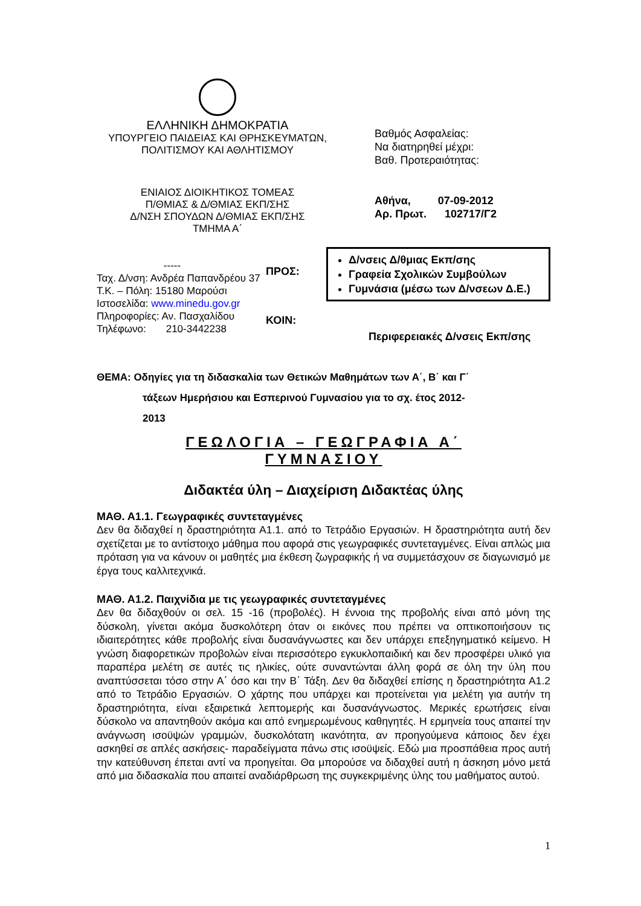ΕΛΛΗΝΙΚΗ ΔΗΜΟΚΡΑΤΙΑ
ΥΠΟΥΡΓΕΙΟ ΠΑΙΔΕΙΑΣ ΚΑΙ ΘΡΗΣΚΕΥΜΑΤΩΝ,
ΠΟΛΙΤΙΣΜΟΥ ΚΑΙ ΑΘΛΗΤΙΣΜΟΥ
ΕΝΙΑΙΟΣ ΔΙΟΙΚΗΤΙΚΟΣ ΤΟΜΕΑΣ
Π/ΘΜΙΑΣ & Δ/ΘΜΙΑΣ ΕΚΠ/ΣΗΣ
Δ/ΝΣΗ ΣΠΟΥΔΩΝ Δ/ΘΜΙΑΣ ΕΚΠ/ΣΗΣ
ΤΜΗΜΑ Α΄
Βαθμός Ασφαλείας:
Να διατηρηθεί μέχρι:
Βαθ. Προτεραιότητας:
Αθήνα, 07-09-2012
Αρ. Πρωτ. 102717/Γ2
-----
Ταχ. Δ/νση: Ανδρέα Παπανδρέου 37
Τ.Κ. – Πόλη: 15180 Μαρούσι
Ιστοσελίδα: www.minedu.gov.gr
Πληροφορίες: Αν. Πασχαλίδου
Τηλέφωνο: 210-3442238
ΠΡΟΣ:
ΚΟΙΝ:
Δ/νσεις Δ/θμιας Εκπ/σης
Γραφεία Σχολικών Συμβούλων
Γυμνάσια (μέσω των Δ/νσεων Δ.Ε.)
Περιφερειακές Δ/νσεις Εκπ/σης
ΘΕΜΑ: Οδηγίες για τη διδασκαλία των Θετικών Μαθημάτων των Α΄, Β΄ και Γ΄
τάξεων Ημερήσιου και Εσπερινού Γυμνασίου για το σχ. έτος 2012-
2013
ΓΕΩΛΟΓΙΑ – ΓΕΩΓΡΑΦΙΑ Α΄
ΓΥΜΝΑΣΙΟΥ
Διδακτέα ύλη – Διαχείριση Διδακτέας ύλης
ΜΑΘ. Α1.1. Γεωγραφικές συντεταγμένες
Δεν θα διδαχθεί η δραστηριότητα Α1.1. από το Τετράδιο Εργασιών. Η δραστηριότητα αυτή δεν σχετίζεται με το αντίστοιχο μάθημα που αφορά στις γεωγραφικές συντεταγμένες. Είναι απλώς μια πρόταση για να κάνουν οι μαθητές μια έκθεση ζωγραφικής ή να συμμετάσχουν σε διαγωνισμό με έργα τους καλλιτεχνικά.
ΜΑΘ. Α1.2. Παιχνίδια με τις γεωγραφικές συντεταγμένες
Δεν θα διδαχθούν οι σελ. 15 -16 (προβολές). Η έννοια της προβολής είναι από μόνη της δύσκολη, γίνεται ακόμα δυσκολότερη όταν οι εικόνες που πρέπει να οπτικοποιήσουν τις ιδιαιτερότητες κάθε προβολής είναι δυσανάγνωστες και δεν υπάρχει επεξηγηματικό κείμενο. Η γνώση διαφορετικών προβολών είναι περισσότερο εγκυκλοπαιδική και δεν προσφέρει υλικό για παραπέρα μελέτη σε αυτές τις ηλικίες, ούτε συναντώνται άλλη φορά σε όλη την ύλη που αναπτύσσεται τόσο στην Α΄ όσο και την Β΄ Τάξη. Δεν θα διδαχθεί επίσης η δραστηριότητα Α1.2 από το Τετράδιο Εργασιών. Ο χάρτης που υπάρχει και προτείνεται για μελέτη για αυτήν τη δραστηριότητα, είναι εξαιρετικά λεπτομερής και δυσανάγνωστος. Μερικές ερωτήσεις είναι δύσκολο να απαντηθούν ακόμα και από ενημερωμένους καθηγητές. Η ερμηνεία τους απαιτεί την ανάγνωση ισοϋψών γραμμών, δυσκολότατη ικανότητα, αν προηγούμενα κάποιος δεν έχει ασκηθεί σε απλές ασκήσεις- παραδείγματα πάνω στις ισοϋψείς. Εδώ μια προσπάθεια προς αυτή την κατεύθυνση έπεται αντί να προηγείται. Θα μπορούσε να διδαχθεί αυτή η άσκηση μόνο μετά από μια διδασκαλία που απαιτεί αναδιάρθρωση της συγκεκριμένης ύλης του μαθήματος αυτού.
1